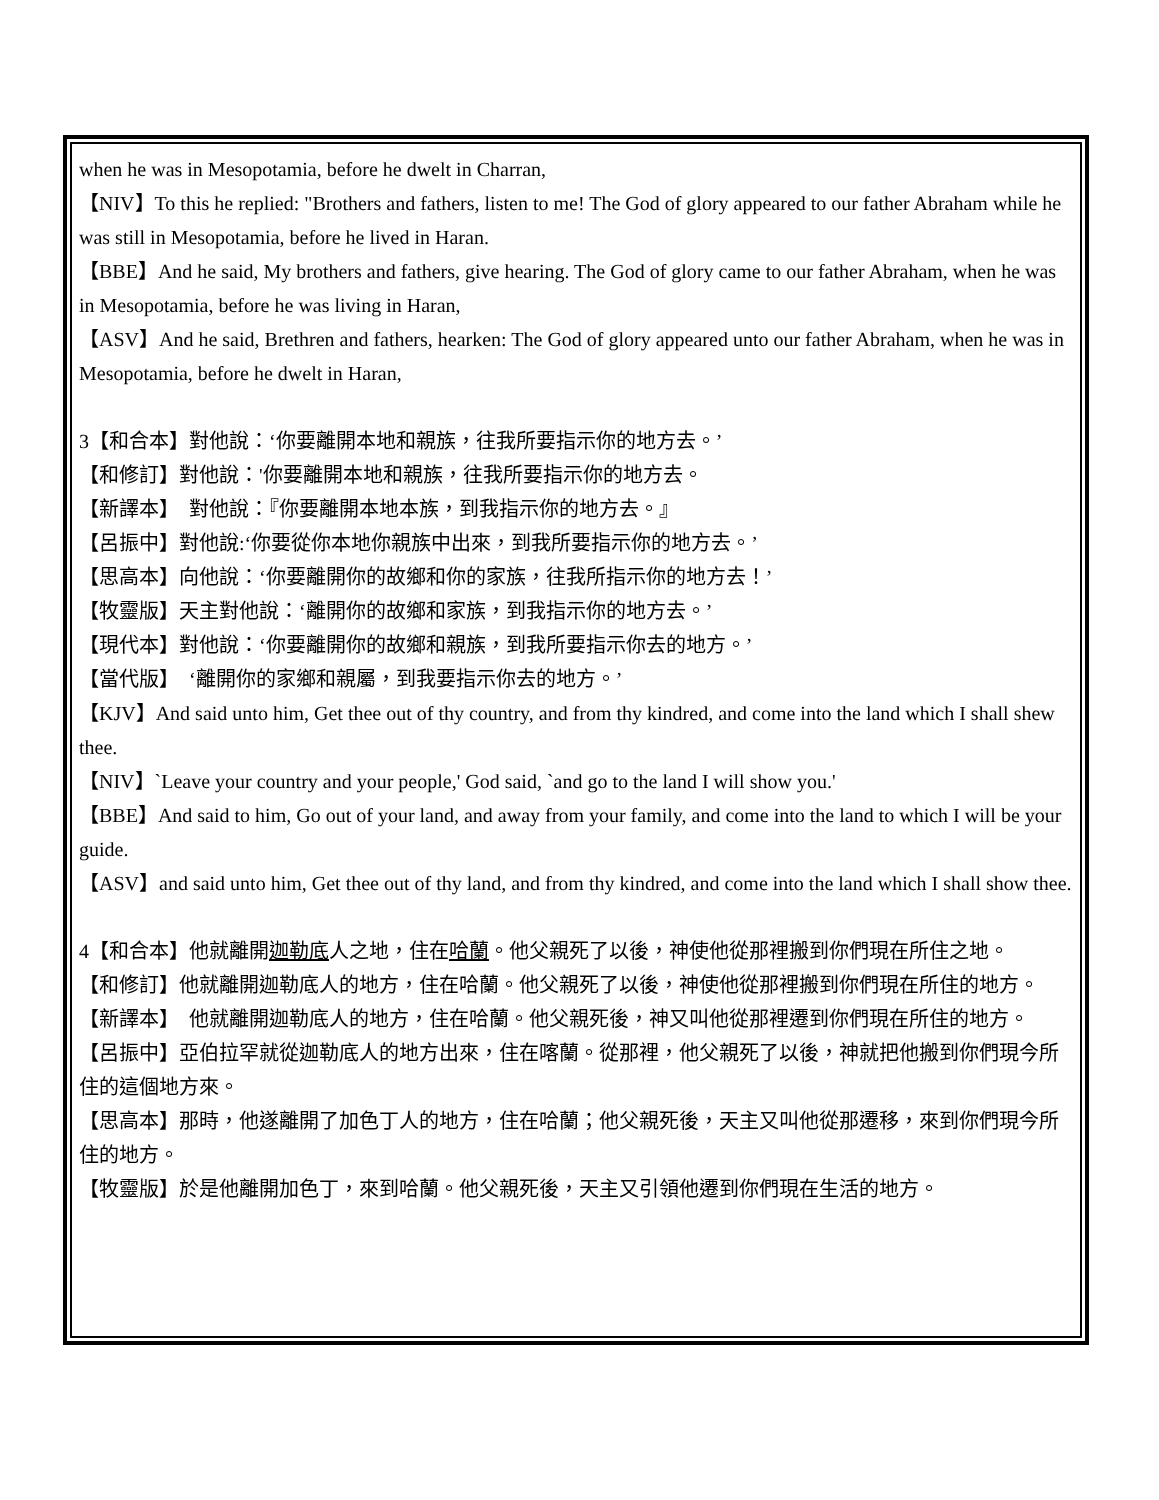when he was in Mesopotamia, before he dwelt in Charran,
【NIV】To this he replied: "Brothers and fathers, listen to me! The God of glory appeared to our father Abraham while he was still in Mesopotamia, before he lived in Haran.
【BBE】And he said, My brothers and fathers, give hearing. The God of glory came to our father Abraham, when he was in Mesopotamia, before he was living in Haran,
【ASV】And he said, Brethren and fathers, hearken: The God of glory appeared unto our father Abraham, when he was in Mesopotamia, before he dwelt in Haran,
3【和合本】對他說：‘你要離開本地和親族，往我所要指示你的地方去。’
【和修訂】對他說：'你要離開本地和親族，往我所要指示你的地方去。
【新譯本】　對他說：『你要離開本地本族，到我指示你的地方去。』
【呂振中】對他說:‘你要從你本地你親族中出來，到我所要指示你的地方去。’
【思高本】向他說：‘你要離開你的故鄉和你的家族，往我所指示你的地方去！’
【牧靈版】天主對他說：‘離開你的故鄉和家族，到我指示你的地方去。’
【現代本】對他說：‘你要離開你的故鄉和親族，到我所要指示你去的地方。’
【當代版】　‘離開你的家鄉和親屬，到我要指示你去的地方。’
【KJV】And said unto him, Get thee out of thy country, and from thy kindred, and come into the land which I shall shew thee.
【NIV】`Leave your country and your people,' God said, `and go to the land I will show you.'
【BBE】And said to him, Go out of your land, and away from your family, and come into the land to which I will be your guide.
【ASV】and said unto him, Get thee out of thy land, and from thy kindred, and come into the land which I shall show thee.
4【和合本】他就離開迦勒底人之地，住在哈蘭。他父親死了以後，神使他從那裡搬到你們現在所住之地。
【和修訂】他就離開迦勒底人的地方，住在哈蘭。他父親死了以後，神使他從那裡搬到你們現在所住的地方。
【新譯本】　他就離開迦勒底人的地方，住在哈蘭。他父親死後，神又叫他從那裡遷到你們現在所住的地方。
【呂振中】亞伯拉罕就從迦勒底人的地方出來，住在喀蘭。從那裡，他父親死了以後，神就把他搬到你們現今所住的這個地方來。
【思高本】那時，他遂離開了加色丁人的地方，住在哈蘭；他父親死後，天主又叫他從那遷移，來到你們現今所住的地方。
【牧靈版】於是他離開加色丁，來到哈蘭。他父親死後，天主又引領他遷到你們現在生活的地方。